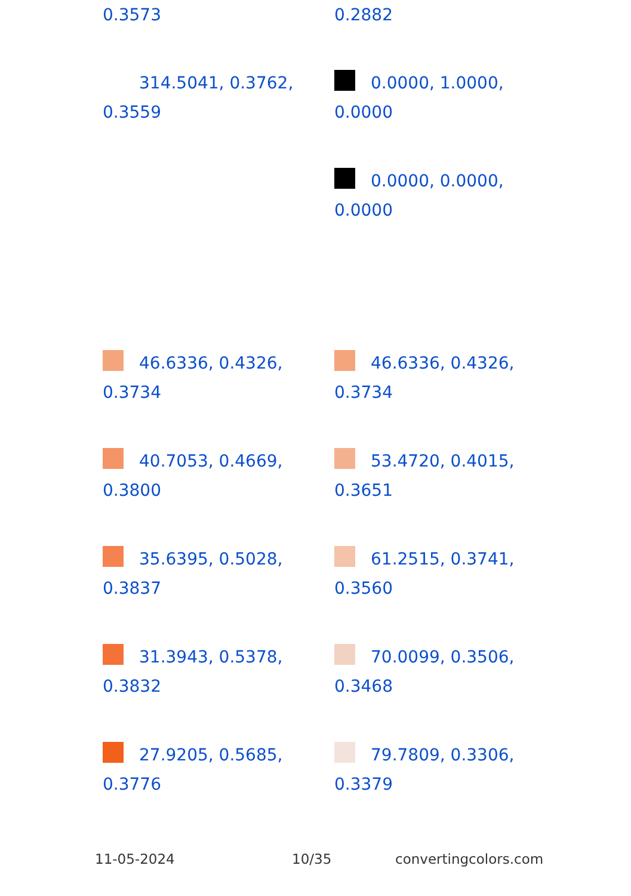0.3573 0.2882
314.5041, 0.3762, 0.3559
0.0000, 1.0000, 0.0000
0.0000, 0.0000, 0.0000
46.6336, 0.4326, 0.3734
46.6336, 0.4326, 0.3734
40.7053, 0.4669, 0.3800
53.4720, 0.4015, 0.3651
35.6395, 0.5028, 0.3837
61.2515, 0.3741, 0.3560
31.3943, 0.5378, 0.3832
70.0099, 0.3506, 0.3468
27.9205, 0.5685, 0.3776
79.7809, 0.3306, 0.3379
11-05-2024 10/35 convertingcolors.com